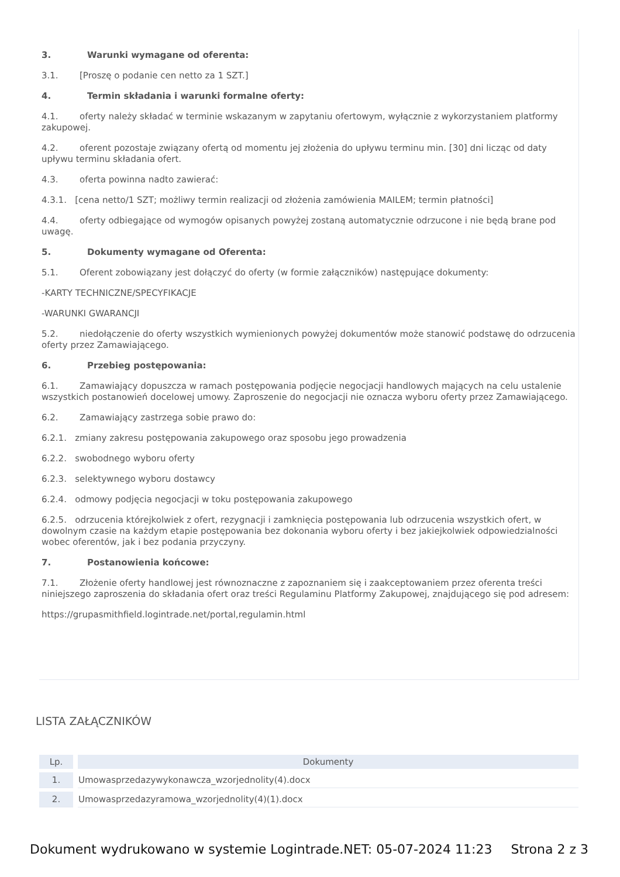3. Warunki wymagane od oferenta:
3.1. [Proszę o podanie cen netto za 1 SZT.]
4. Termin składania i warunki formalne oferty:
4.1. oferty należy składać w terminie wskazanym w zapytaniu ofertowym, wyłącznie z wykorzystaniem platformy zakupowej.
4.2. oferent pozostaje związany ofertą od momentu jej złożenia do upływu terminu min. [30] dni licząc od daty upływu terminu składania ofert.
4.3. oferta powinna nadto zawierać:
4.3.1. [cena netto/1 SZT; możliwy termin realizacji od złożenia zamówienia MAILEM; termin płatności]
4.4. oferty odbiegające od wymogów opisanych powyżej zostaną automatycznie odrzucone i nie będą brane pod uwagę.
5. Dokumenty wymagane od Oferenta:
5.1. Oferent zobowiązany jest dołączyć do oferty (w formie załączników) następujące dokumenty:
-KARTY TECHNICZNE/SPECYFIKACJE
-WARUNKI GWARANCJI
5.2. niedołączenie do oferty wszystkich wymienionych powyżej dokumentów może stanowić podstawę do odrzucenia oferty przez Zamawiającego.
6. Przebieg postępowania:
6.1. Zamawiający dopuszcza w ramach postępowania podjęcie negocjacji handlowych mających na celu ustalenie wszystkich postanowień docelowej umowy. Zaproszenie do negocjacji nie oznacza wyboru oferty przez Zamawiającego.
6.2. Zamawiający zastrzega sobie prawo do:
6.2.1. zmiany zakresu postępowania zakupowego oraz sposobu jego prowadzenia
6.2.2. swobodnego wyboru oferty
6.2.3. selektywnego wyboru dostawcy
6.2.4. odmowy podjęcia negocjacji w toku postępowania zakupowego
6.2.5. odrzucenia którejkolwiek z ofert, rezygnacji i zamknięcia postępowania lub odrzucenia wszystkich ofert, w dowolnym czasie na każdym etapie postępowania bez dokonania wyboru oferty i bez jakiejkolwiek odpowiedzialności wobec oferentów, jak i bez podania przyczyny.
7. Postanowienia końcowe:
7.1. Złożenie oferty handlowej jest równoznaczne z zapoznaniem się i zaakceptowaniem przez oferenta treści niniejszego zaproszenia do składania ofert oraz treści Regulaminu Platformy Zakupowej, znajdującego się pod adresem:
https://grupasmithfield.logintrade.net/portal,regulamin.html
LISTA ZAŁĄCZNIKÓW
| Lp. | | Dokumenty |
| --- | --- | --- |
| 1. | | Umowasprzedazywykonawcza_wzorjednolity(4).docx |
| 2. | | Umowasprzedazyramowa_wzorjednolity(4)(1).docx |
Dokument wydrukowano w systemie Logintrade.NET: 05-07-2024 11:23 Strona 2 z 3